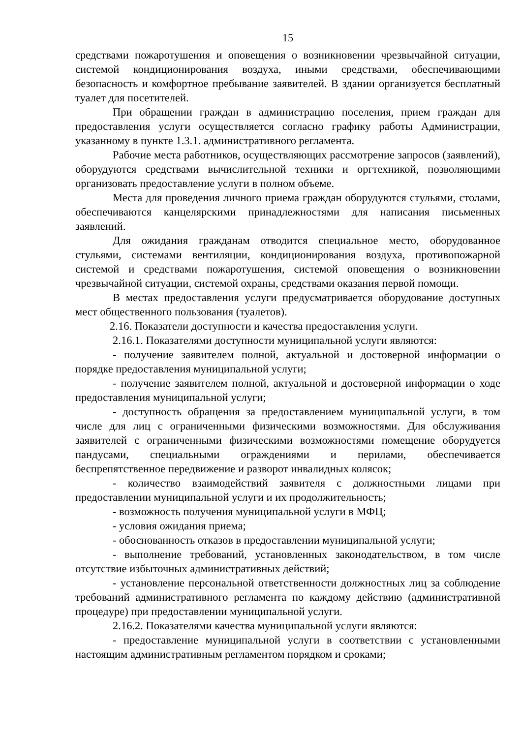15
средствами пожаротушения и оповещения о возникновении чрезвычайной ситуации, системой кондиционирования воздуха, иными средствами, обеспечивающими безопасность и комфортное пребывание заявителей. В здании организуется бесплатный туалет для посетителей.
При обращении граждан в администрацию поселения, прием граждан для предоставления услуги осуществляется согласно графику работы Администрации, указанному в пункте 1.3.1. административного регламента.
Рабочие места работников, осуществляющих рассмотрение запросов (заявлений), оборудуются средствами вычислительной техники и оргтехникой, позволяющими организовать предоставление услуги в полном объеме.
Места для проведения личного приема граждан оборудуются стульями, столами, обеспечиваются канцелярскими принадлежностями для написания письменных заявлений.
Для ожидания гражданам отводится специальное место, оборудованное стульями, системами вентиляции, кондиционирования воздуха, противопожарной системой и средствами пожаротушения, системой оповещения о возникновении чрезвычайной ситуации, системой охраны, средствами оказания первой помощи.
В местах предоставления услуги предусматривается оборудование доступных мест общественного пользования (туалетов).
2.16. Показатели доступности и качества предоставления услуги.
2.16.1. Показателями доступности муниципальной услуги являются:
- получение заявителем полной, актуальной и достоверной информации о порядке предоставления муниципальной услуги;
- получение заявителем полной, актуальной и достоверной информации о ходе предоставления муниципальной услуги;
- доступность обращения за предоставлением муниципальной услуги, в том числе для лиц с ограниченными физическими возможностями. Для обслуживания заявителей с ограниченными физическими возможностями помещение оборудуется пандусами, специальными ограждениями и перилами, обеспечивается беспрепятственное передвижение и разворот инвалидных колясок;
- количество взаимодействий заявителя с должностными лицами при предоставлении муниципальной услуги и их продолжительность;
- возможность получения муниципальной услуги в МФЦ;
- условия ожидания приема;
- обоснованность отказов в предоставлении муниципальной услуги;
- выполнение требований, установленных законодательством, в том числе отсутствие избыточных административных действий;
- установление персональной ответственности должностных лиц за соблюдение требований административного регламента по каждому действию (административной процедуре) при предоставлении муниципальной услуги.
2.16.2. Показателями качества муниципальной услуги являются:
- предоставление муниципальной услуги в соответствии с установленными настоящим административным регламентом порядком и сроками;